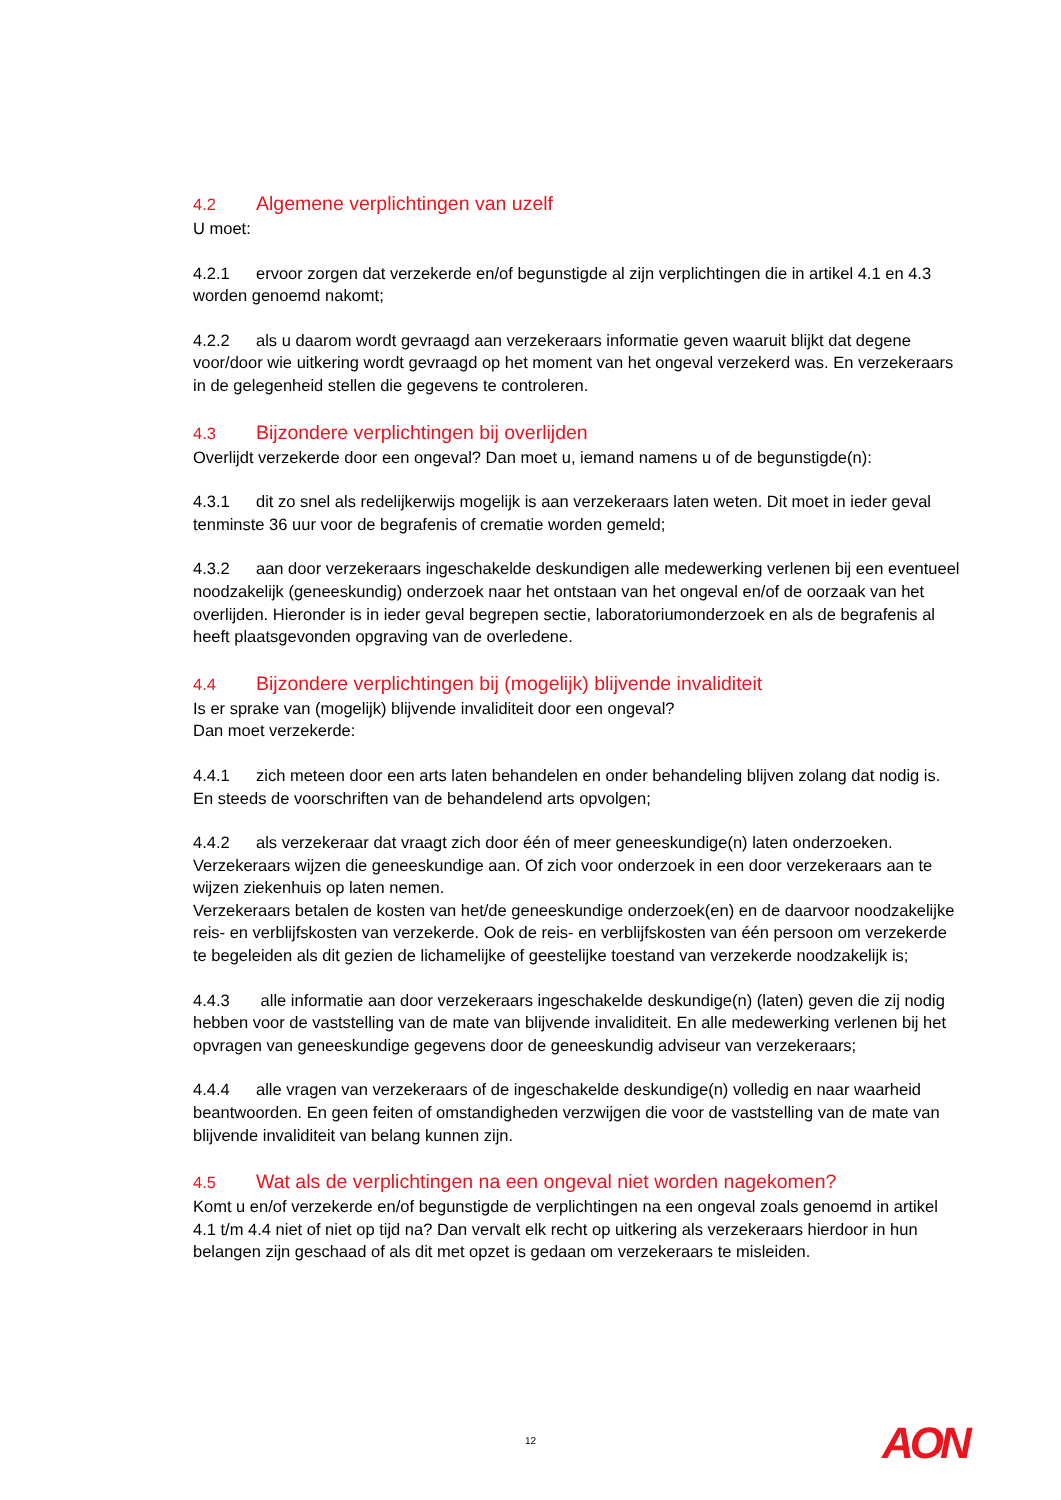4.2 Algemene verplichtingen van uzelf
U moet:
4.2.1 ervoor zorgen dat verzekerde en/of begunstigde al zijn verplichtingen die in artikel 4.1 en 4.3 worden genoemd nakomt;
4.2.2 als u daarom wordt gevraagd aan verzekeraars informatie geven waaruit blijkt dat degene voor/door wie uitkering wordt gevraagd op het moment van het ongeval verzekerd was. En verzekeraars in de gelegenheid stellen die gegevens te controleren.
4.3 Bijzondere verplichtingen bij overlijden
Overlijdt verzekerde door een ongeval? Dan moet u, iemand namens u of de begunstigde(n):
4.3.1 dit zo snel als redelijkerwijs mogelijk is aan verzekeraars laten weten. Dit moet in ieder geval tenminste 36 uur voor de begrafenis of crematie worden gemeld;
4.3.2 aan door verzekeraars ingeschakelde deskundigen alle medewerking verlenen bij een eventueel noodzakelijk (geneeskundig) onderzoek naar het ontstaan van het ongeval en/of de oorzaak van het overlijden. Hieronder is in ieder geval begrepen sectie, laboratoriumonderzoek en als de begrafenis al heeft plaatsgevonden opgraving van de overledene.
4.4 Bijzondere verplichtingen bij (mogelijk) blijvende invaliditeit
Is er sprake van (mogelijk) blijvende invaliditeit door een ongeval?
Dan moet verzekerde:
4.4.1 zich meteen door een arts laten behandelen en onder behandeling blijven zolang dat nodig is. En steeds de voorschriften van de behandelend arts opvolgen;
4.4.2 als verzekeraar dat vraagt zich door één of meer geneeskundige(n) laten onderzoeken. Verzekeraars wijzen die geneeskundige aan. Of zich voor onderzoek in een door verzekeraars aan te wijzen ziekenhuis op laten nemen.
Verzekeraars betalen de kosten van het/de geneeskundige onderzoek(en) en de daarvoor noodzakelijke reis- en verblijfskosten van verzekerde. Ook de reis- en verblijfskosten van één persoon om verzekerde te begeleiden als dit gezien de lichamelijke of geestelijke toestand van verzekerde noodzakelijk is;
4.4.3 alle informatie aan door verzekeraars ingeschakelde deskundige(n) (laten) geven die zij nodig hebben voor de vaststelling van de mate van blijvende invaliditeit. En alle medewerking verlenen bij het opvragen van geneeskundige gegevens door de geneeskundig adviseur van verzekeraars;
4.4.4 alle vragen van verzekeraars of de ingeschakelde deskundige(n) volledig en naar waarheid beantwoorden. En geen feiten of omstandigheden verzwijgen die voor de vaststelling van de mate van blijvende invaliditeit van belang kunnen zijn.
4.5 Wat als de verplichtingen na een ongeval niet worden nagekomen?
Komt u en/of verzekerde en/of begunstigde de verplichtingen na een ongeval zoals genoemd in artikel 4.1 t/m 4.4 niet of niet op tijd na? Dan vervalt elk recht op uitkering als verzekeraars hierdoor in hun belangen zijn geschaad of als dit met opzet is gedaan om verzekeraars te misleiden.
12 AON